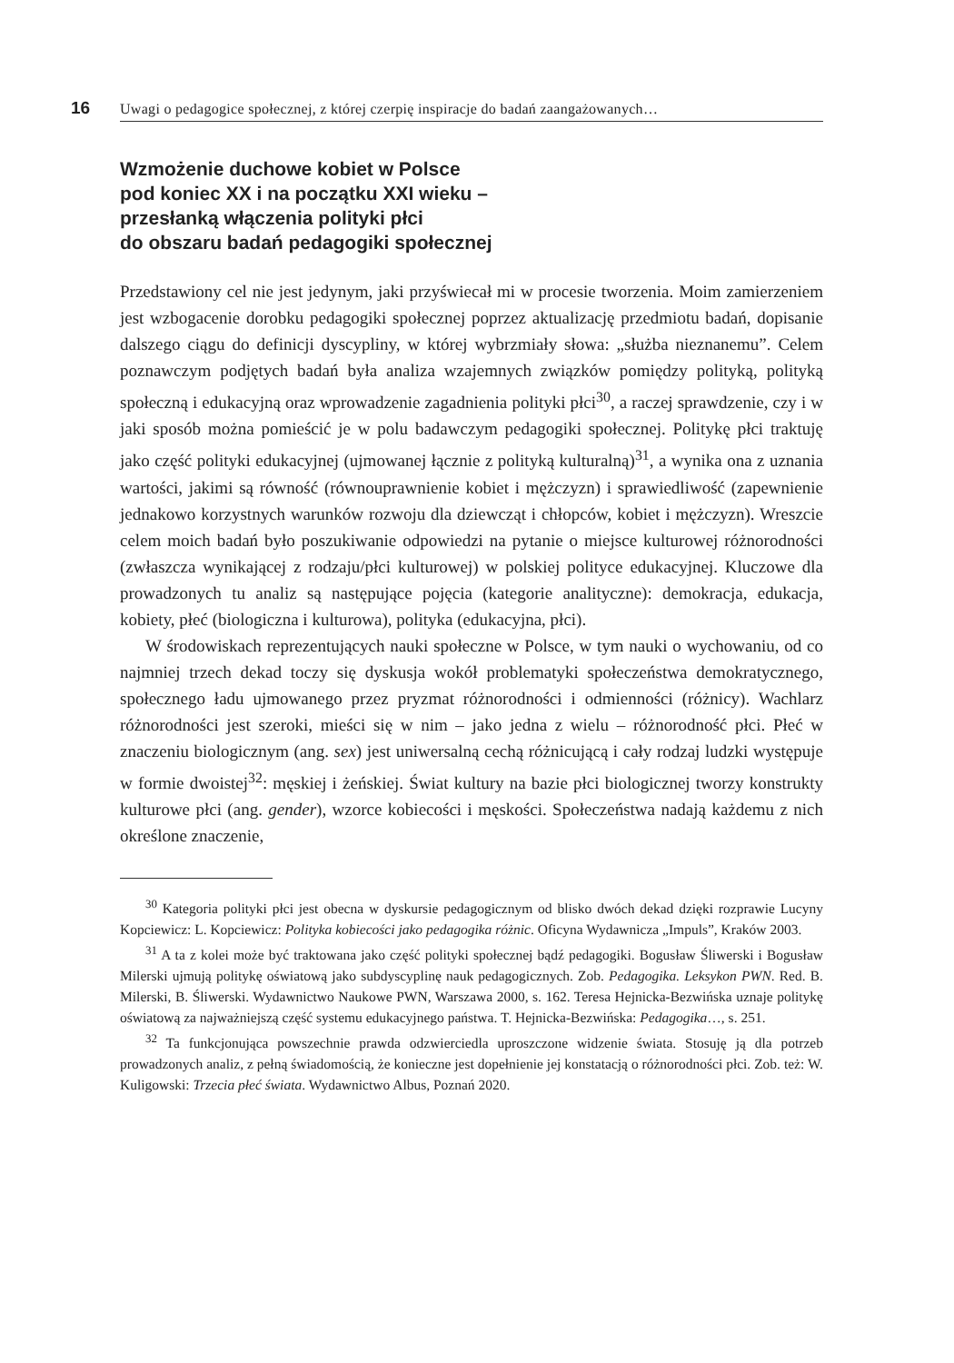16 Uwagi o pedagogice społecznej, z której czerpię inspiracje do badań zaangażowanych…
Wzmożenie duchowe kobiet w Polsce
pod koniec XX i na początku XXI wieku –
przesłanką włączenia polityki płci
do obszaru badań pedagogiki społecznej
Przedstawiony cel nie jest jedynym, jaki przyświecał mi w procesie tworzenia. Moim zamierzeniem jest wzbogacenie dorobku pedagogiki społecznej poprzez aktualizację przedmiotu badań, dopisanie dalszego ciągu do definicji dyscypliny, w której wybrzmiały słowa: „służba nieznanemu”. Celem poznawczym podjętych badań była analiza wzajemnych związków pomiędzy polityką, polityką społeczną i edukacyjną oraz wprowadzenie zagadnienia polityki płci<sup>30</sup>, a raczej sprawdzenie, czy i w jaki sposób można pomieścić je w polu badawczym pedagogiki społecznej. Politykę płci traktuję jako część polityki edukacyjnej (ujmowanej łącznie z polityką kulturalną)<sup>31</sup>, a wynika ona z uznania wartości, jakimi są równość (równouprawnienie kobiet i mężczyzn) i sprawiedliwość (zapewnienie jednakowo korzystnych warunków rozwoju dla dziewcząt i chłopców, kobiet i mężczyzn). Wreszcie celem moich badań było poszukiwanie odpowiedzi na pytanie o miejsce kulturowej różnorodności (zwłaszcza wynikającej z rodzaju/płci kulturowej) w polskiej polityce edukacyjnej. Kluczowe dla prowadzonych tu analiz są następujące pojęcia (kategorie analityczne): demokracja, edukacja, kobiety, płeć (biologiczna i kulturowa), polityka (edukacyjna, płci).
W środowiskach reprezentujących nauki społeczne w Polsce, w tym nauki o wychowaniu, od co najmniej trzech dekad toczy się dyskusja wokół problematyki społeczeństwa demokratycznego, społecznego ładu ujmowanego przez pryzmat różnorodności i odmienności (różnicy). Wachlarz różnorodności jest szeroki, mieści się w nim – jako jedna z wielu – różnorodność płci. Płeć w znaczeniu biologicznym (ang. sex) jest uniwersalną cechą różnicującą i cały rodzaj ludzki występuje w formie dwoistej<sup>32</sup>: męskiej i żeńskiej. Świat kultury na bazie płci biologicznej tworzy konstrukty kulturowe płci (ang. gender), wzorce kobiecości i męskości. Społeczeństwa nadają każdemu z nich określone znaczenie,
<sup>30</sup> Kategoria polityki płci jest obecna w dyskursie pedagogicznym od blisko dwóch dekad dzięki rozprawie Lucyny Kopciewicz: L. Kopciewicz: Polityka kobiecości jako pedagogika różnic. Oficyna Wydawnicza „Impuls”, Kraków 2003.
<sup>31</sup> A ta z kolei może być traktowana jako część polityki społecznej bądź pedagogiki. Bogusław Śliwerski i Bogusław Milerski ujmują politykę oświatową jako subdyscyplinę nauk pedagogicznych. Zob. Pedagogika. Leksykon PWN. Red. B. Milerski, B. Śliwerski. Wydawnictwo Naukowe PWN, Warszawa 2000, s. 162. Teresa Hejnicka-Bezwińska uznaje politykę oświatową za najważniejszą część systemu edukacyjnego państwa. T. Hejnicka-Bezwińska: Pedagogika…, s. 251.
<sup>32</sup> Ta funkcjonująca powszechnie prawda odzwierciedla uproszczone widzenie świata. Stosuję ją dla potrzeb prowadzonych analiz, z pełną świadomością, że konieczne jest dopełnienie jej konstatacją o różnorodności płci. Zob. też: W. Kuligowski: Trzecia płeć świata. Wydawnictwo Albus, Poznań 2020.